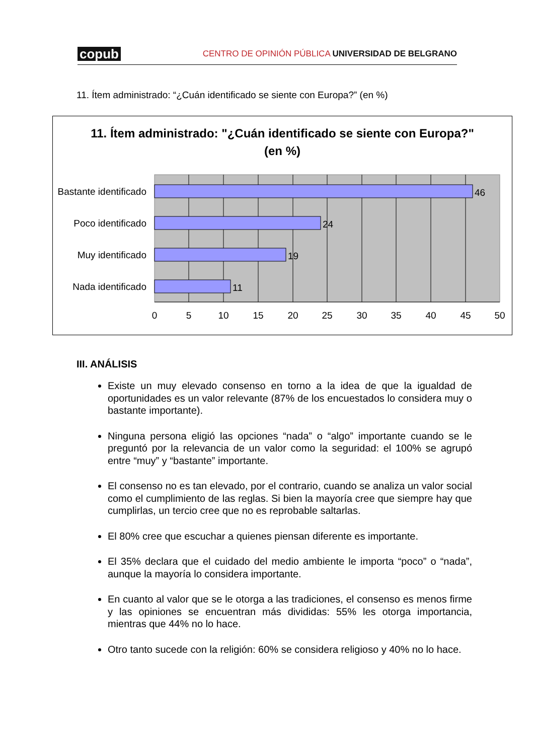copub CENTRO DE OPINIÓN PÚBLICA UNIVERSIDAD DE BELGRANO
11. Ítem administrado: “¿Cuán identificado se siente con Europa?” (en %)
11. Ítem administrado: "¿Cuán identificado se siente con Europa?"
(en %)
Bastante identificado
Poco identificado
Muy identificado
Nada identificado
46
24
19
11
0
5
10
15
20
25
30
35
40
45
50
III. ANÁLISIS
Existe un muy elevado consenso en torno a la idea de que la igualdad de oportunidades es un valor relevante (87% de los encuestados lo considera muy o bastante importante).
Ninguna persona eligió las opciones “nada” o “algo” importante cuando se le preguntó por la relevancia de un valor como la seguridad: el 100% se agrupó entre “muy” y “bastante” importante.
El consenso no es tan elevado, por el contrario, cuando se analiza un valor social como el cumplimiento de las reglas. Si bien la mayoría cree que siempre hay que cumplirlas, un tercio cree que no es reprobable saltarlas.
El 80% cree que escuchar a quienes piensan diferente es importante.
El 35% declara que el cuidado del medio ambiente le importa “poco” o “nada”, aunque la mayoría lo considera importante.
En cuanto al valor que se le otorga a las tradiciones, el consenso es menos firme y las opiniones se encuentran más divididas: 55% les otorga importancia, mientras que 44% no lo hace.
Otro tanto sucede con la religión: 60% se considera religioso y 40% no lo hace.